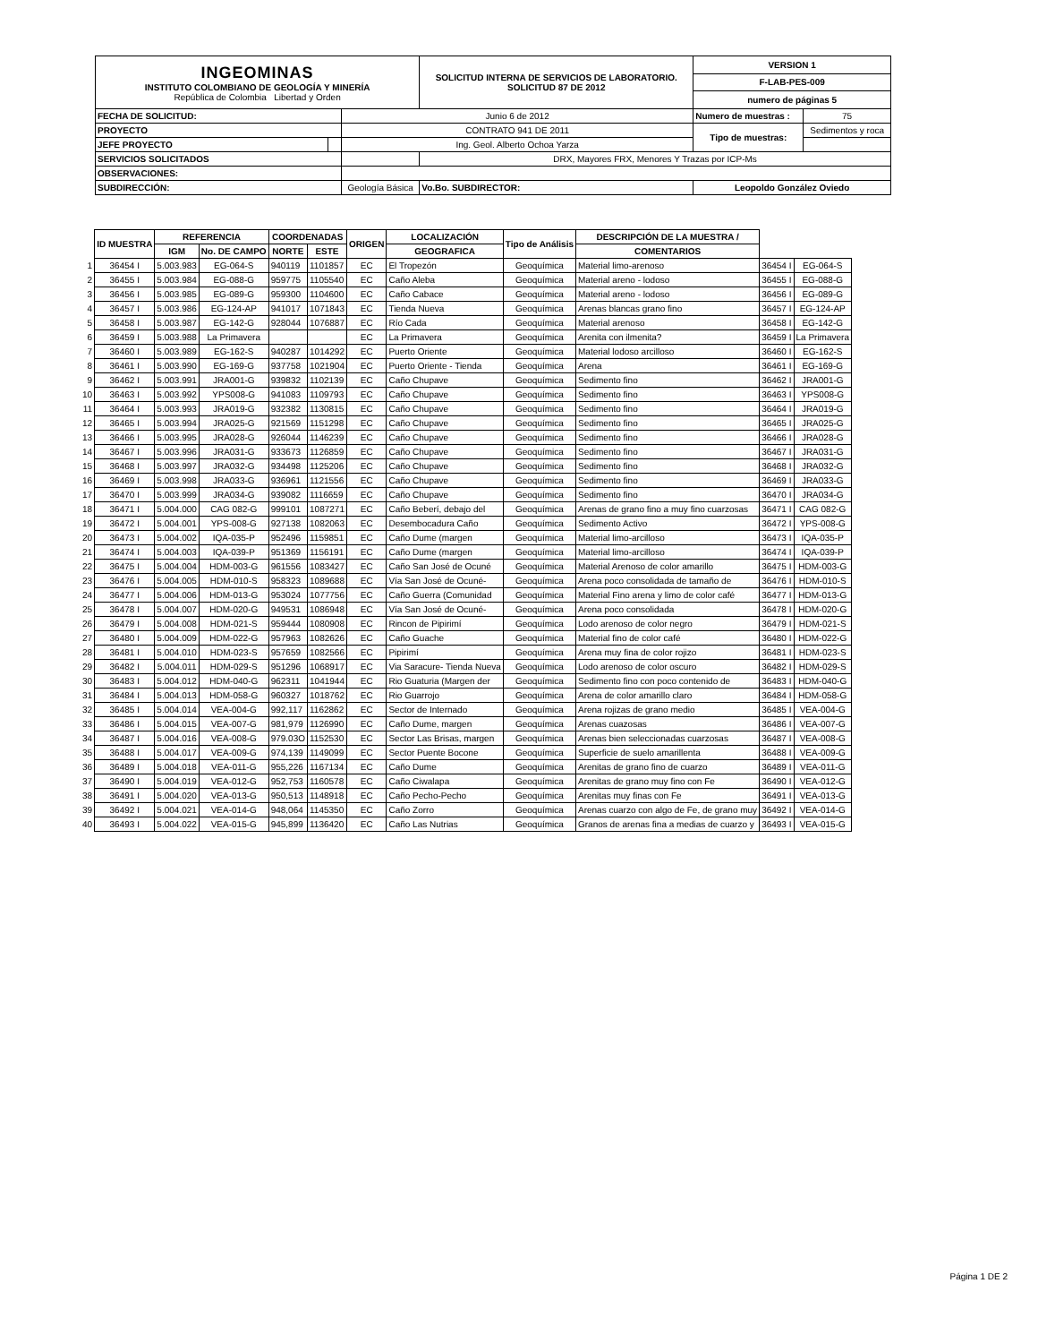| INGEOMINAS INSTITUTO COLOMBIANO DE GEOLOGÍA Y MINERÍA República de Colombia Libertad y Orden | | | SOLICITUD INTERNA DE SERVICIOS DE LABORATORIO. SOLICITUD 87 DE 2012 | | VERSION 1 | |
| | | | | | F-LAB-PES-009 | |
| | | | | | numero de páginas 5 | |
| FECHA DE SOLICITUD: | | Junio 6 de 2012 | | | Numero de muestras : | 75 |
| PROYECTO | | CONTRATO 941 DE 2011 | | | Tipo de muestras: | Sedimentos y roca |
| JEFE PROYECTO | | Ing. Geol. Alberto Ochoa Yarza | | | | |
| SERVICIOS SOLICITADOS | | | DRX, Mayores FRX, Menores Y Trazas por ICP-Ms | | | |
| OBSERVACIONES: | | | | | | |
| SUBDIRECCIÓN: | | Geología Básica | | Vo.Bo. SUBDIRECTOR: | Leopoldo González Oviedo | |
| | ID MUESTRA | REFERENCIA | | COORDENADAS | | ORIGEN | LOCALIZACIÓN | Tipo de Análisis | DESCRIPCIÓN DE LA MUESTRA / | | |
| | | IGM | No. DE CAMPO | NORTE | ESTE | | GEOGRAFICA | | COMENTARIOS | | |
| 1 | 36454 I | 5.003.983 | EG-064-S | 940119 | 1101857 | EC | El Tropezón | Geoquímica | Material limo-arenoso | 36454 I | EG-064-S |
| 2 | 36455 I | 5.003.984 | EG-088-G | 959775 | 1105540 | EC | Caño Aleba | Geoquímica | Material areno - lodoso | 36455 I | EG-088-G |
| 3 | 36456 I | 5.003.985 | EG-089-G | 959300 | 1104600 | EC | Caño Cabace | Geoquímica | Material areno - lodoso | 36456 I | EG-089-G |
| 4 | 36457 I | 5.003.986 | EG-124-AP | 941017 | 1071843 | EC | Tienda Nueva | Geoquímica | Arenas blancas grano fino | 36457 I | EG-124-AP |
| 5 | 36458 I | 5.003.987 | EG-142-G | 928044 | 1076887 | EC | Río Cada | Geoquímica | Material arenoso | 36458 I | EG-142-G |
| 6 | 36459 I | 5.003.988 | La Primavera | | | EC | La Primavera | Geoquímica | Arenita con ilmenita? | 36459 I | La Primavera |
| 7 | 36460 I | 5.003.989 | EG-162-S | 940287 | 1014292 | EC | Puerto Oriente | Geoquímica | Material lodoso arcilloso | 36460 I | EG-162-S |
| 8 | 36461 I | 5.003.990 | EG-169-G | 937758 | 1021904 | EC | Puerto Oriente - Tienda | Geoquímica | Arena | 36461 I | EG-169-G |
| 9 | 36462 I | 5.003.991 | JRA001-G | 939832 | 1102139 | EC | Caño Chupave | Geoquímica | Sedimento fino | 36462 I | JRA001-G |
| 10 | 36463 I | 5.003.992 | YPS008-G | 941083 | 1109793 | EC | Caño Chupave | Geoquímica | Sedimento fino | 36463 I | YPS008-G |
| 11 | 36464 I | 5.003.993 | JRA019-G | 932382 | 1130815 | EC | Caño Chupave | Geoquímica | Sedimento fino | 36464 I | JRA019-G |
| 12 | 36465 I | 5.003.994 | JRA025-G | 921569 | 1151298 | EC | Caño Chupave | Geoquímica | Sedimento fino | 36465 I | JRA025-G |
| 13 | 36466 I | 5.003.995 | JRA028-G | 926044 | 1146239 | EC | Caño Chupave | Geoquímica | Sedimento fino | 36466 I | JRA028-G |
| 14 | 36467 I | 5.003.996 | JRA031-G | 933673 | 1126859 | EC | Caño Chupave | Geoquímica | Sedimento fino | 36467 I | JRA031-G |
| 15 | 36468 I | 5.003.997 | JRA032-G | 934498 | 1125206 | EC | Caño Chupave | Geoquímica | Sedimento fino | 36468 I | JRA032-G |
| 16 | 36469 I | 5.003.998 | JRA033-G | 936961 | 1121556 | EC | Caño Chupave | Geoquímica | Sedimento fino | 36469 I | JRA033-G |
| 17 | 36470 I | 5.003.999 | JRA034-G | 939082 | 1116659 | EC | Caño Chupave | Geoquímica | Sedimento fino | 36470 I | JRA034-G |
| 18 | 36471 I | 5.004.000 | CAG 082-G | 999101 | 1087271 | EC | Caño Beberí, debajo del | Geoquímica | Arenas de grano fino a muy fino cuarzosas | 36471 I | CAG 082-G |
| 19 | 36472 I | 5.004.001 | YPS-008-G | 927138 | 1082063 | EC | Desembocadura Caño | Geoquímica | Sedimento Activo | 36472 I | YPS-008-G |
| 20 | 36473 I | 5.004.002 | IQA-035-P | 952496 | 1159851 | EC | Caño Dume (margen | Geoquímica | Material limo-arcilloso | 36473 I | IQA-035-P |
| 21 | 36474 I | 5.004.003 | IQA-039-P | 951369 | 1156191 | EC | Caño Dume (margen | Geoquímica | Material limo-arcilloso | 36474 I | IQA-039-P |
| 22 | 36475 I | 5.004.004 | HDM-003-G | 961556 | 1083427 | EC | Caño San José de Ocuné | Geoquímica | Material Arenoso de color amarillo | 36475 I | HDM-003-G |
| 23 | 36476 I | 5.004.005 | HDM-010-S | 958323 | 1089688 | EC | Vía San José de Ocuné- | Geoquímica | Arena poco consolidada de tamaño de | 36476 I | HDM-010-S |
| 24 | 36477 I | 5.004.006 | HDM-013-G | 953024 | 1077756 | EC | Caño Guerra (Comunidad | Geoquímica | Material Fino arena y limo de color café | 36477 I | HDM-013-G |
| 25 | 36478 I | 5.004.007 | HDM-020-G | 949531 | 1086948 | EC | Vía San José de Ocuné- | Geoquímica | Arena poco consolidada | 36478 I | HDM-020-G |
| 26 | 36479 I | 5.004.008 | HDM-021-S | 959444 | 1080908 | EC | Rincon de Pipirimí | Geoquímica | Lodo arenoso de color negro | 36479 I | HDM-021-S |
| 27 | 36480 I | 5.004.009 | HDM-022-G | 957963 | 1082626 | EC | Caño Guache | Geoquímica | Material fino de color café | 36480 I | HDM-022-G |
| 28 | 36481 I | 5.004.010 | HDM-023-S | 957659 | 1082566 | EC | Pipirimí | Geoquímica | Arena muy fina de color rojizo | 36481 I | HDM-023-S |
| 29 | 36482 I | 5.004.011 | HDM-029-S | 951296 | 1068917 | EC | Via Saracure- Tienda Nueva | Geoquímica | Lodo arenoso de color oscuro | 36482 I | HDM-029-S |
| 30 | 36483 I | 5.004.012 | HDM-040-G | 962311 | 1041944 | EC | Rio Guaturia (Margen der | Geoquímica | Sedimento fino con poco contenido de | 36483 I | HDM-040-G |
| 31 | 36484 I | 5.004.013 | HDM-058-G | 960327 | 1018762 | EC | Rio Guarrojo | Geoquímica | Arena de color amarillo claro | 36484 I | HDM-058-G |
| 32 | 36485 I | 5.004.014 | VEA-004-G | 992,117 | 1162862 | EC | Sector de Internado | Geoquímica | Arena rojizas de grano medio | 36485 I | VEA-004-G |
| 33 | 36486 I | 5.004.015 | VEA-007-G | 981,979 | 1126990 | EC | Caño Dume, margen | Geoquímica | Arenas cuazosas | 36486 I | VEA-007-G |
| 34 | 36487 I | 5.004.016 | VEA-008-G | 979.03O | 1152530 | EC | Sector Las Brisas, margen | Geoquímica | Arenas bien seleccionadas cuarzosas | 36487 I | VEA-008-G |
| 35 | 36488 I | 5.004.017 | VEA-009-G | 974,139 | 1149099 | EC | Sector Puente Bocone | Geoquímica | Superficie de suelo amarillenta | 36488 I | VEA-009-G |
| 36 | 36489 I | 5.004.018 | VEA-011-G | 955,226 | 1167134 | EC | Caño Dume | Geoquímica | Arenitas de grano fino de cuarzo | 36489 I | VEA-011-G |
| 37 | 36490 I | 5.004.019 | VEA-012-G | 952,753 | 1160578 | EC | Caño Ciwalapa | Geoquímica | Arenitas de grano muy fino con Fe | 36490 I | VEA-012-G |
| 38 | 36491 I | 5.004.020 | VEA-013-G | 950,513 | 1148918 | EC | Caño Pecho-Pecho | Geoquímica | Arenitas muy finas con Fe | 36491 I | VEA-013-G |
| 39 | 36492 I | 5.004.021 | VEA-014-G | 948,064 | 1145350 | EC | Caño Zorro | Geoquímica | Arenas cuarzo con algo de Fe, de grano muy | 36492 I | VEA-014-G |
| 40 | 36493 I | 5.004.022 | VEA-015-G | 945,899 | 1136420 | EC | Caño Las Nutrias | Geoquímica | Granos de arenas fina a medias de cuarzo y | 36493 I | VEA-015-G |
Página 1 DE 2